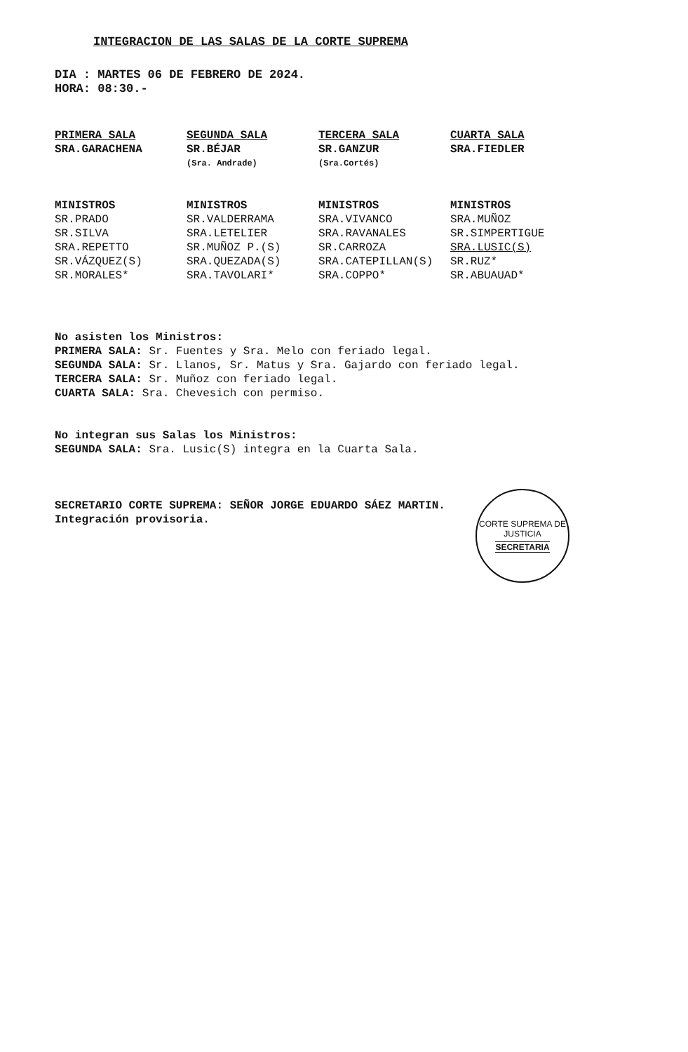INTEGRACION DE LAS SALAS DE LA CORTE SUPREMA
DIA : MARTES 06 DE FEBRERO DE 2024.
HORA: 08:30.-
| PRIMERA SALA | SEGUNDA SALA | TERCERA SALA | CUARTA SALA |
| SRA.GARACHENA | SR.BÉJAR | SR.GANZUR | SRA.FIEDLER |
| | (Sra. Andrade) | (Sra.Cortés) | |
| MINISTROS | MINISTROS | MINISTROS | MINISTROS |
| SR.PRADO | SR.VALDERRAMA | SRA.VIVANCO | SRA.MUÑOZ |
| SR.SILVA | SRA.LETELIER | SRA.RAVANALES | SR.SIMPERTIGUE |
| SRA.REPETTO | SR.MUÑOZ P.(S) | SR.CARROZA | SRA.LUSIC(S) |
| SR.VÁZQUEZ(S) | SRA.QUEZADA(S) | SRA.CATEPILLAN(S) | SR.RUZ* |
| SR.MORALES* | SRA.TAVOLARI* | SRA.COPPO* | SR.ABUAUAD* |
No asisten los Ministros:
PRIMERA SALA: Sr. Fuentes y Sra. Melo con feriado legal.
SEGUNDA SALA: Sr. Llanos, Sr. Matus y Sra. Gajardo con feriado legal.
TERCERA SALA: Sr. Muñoz con feriado legal.
CUARTA SALA: Sra. Chevesich con permiso.
No integran sus Salas los Ministros:
SEGUNDA SALA: Sra. Lusic(S) integra en la Cuarta Sala.
SECRETARIO CORTE SUPREMA: SEÑOR JORGE EDUARDO SÁEZ MARTIN.
Integración provisoria.
CORTE SUPREMA DE JUSTICIA
SECRETARIA